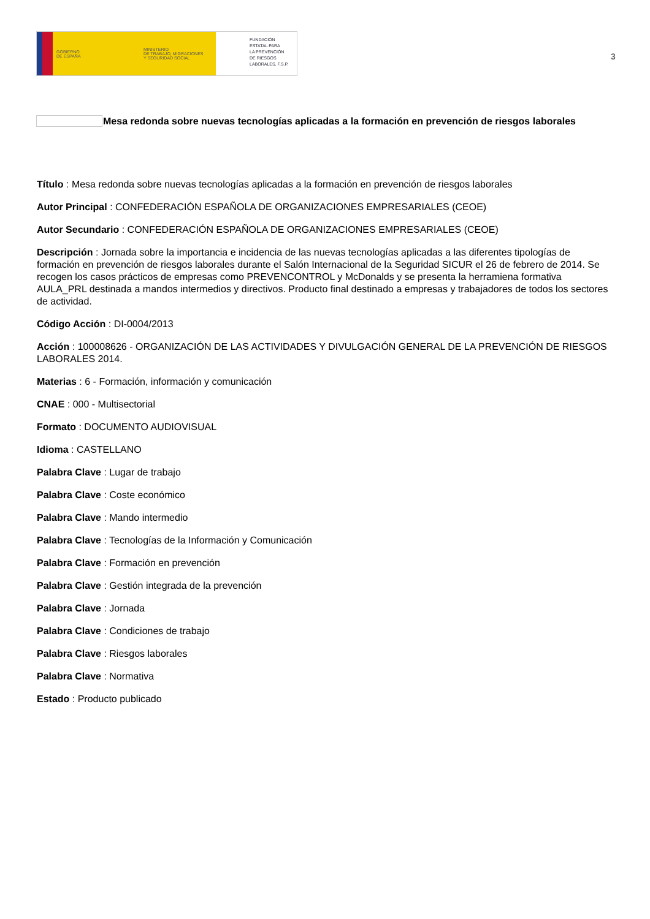GOBIERNO
DE ESPAÑA
MINISTERIO
DE TRABAJO, MIGRACIONES
Y SEGURIDAD SOCIAL
FUNDACIÓN
ESTATAL PARA
LA PREVENCIÓN
DE RIESGOS
LABORALES, F.S.P.
3
Mesa redonda sobre nuevas tecnologías aplicadas a la formación en prevención de riesgos laborales
Título : Mesa redonda sobre nuevas tecnologías aplicadas a la formación en prevención de riesgos laborales
Autor Principal : CONFEDERACIÓN ESPAÑOLA DE ORGANIZACIONES EMPRESARIALES (CEOE)
Autor Secundario : CONFEDERACIÓN ESPAÑOLA DE ORGANIZACIONES EMPRESARIALES (CEOE)
Descripción : Jornada sobre la importancia e incidencia de las nuevas tecnologías aplicadas a las diferentes tipologías de formación en prevención de riesgos laborales durante el Salón Internacional de la Seguridad SICUR el 26 de febrero de 2014. Se recogen los casos prácticos de empresas como PREVENCONTROL y McDonalds y se presenta la herramiena formativa AULA_PRL destinada a mandos intermedios y directivos. Producto final destinado a empresas y trabajadores de todos los sectores de actividad.
Código Acción : DI-0004/2013
Acción : 100008626 - ORGANIZACIÓN DE LAS ACTIVIDADES Y DIVULGACIÓN GENERAL DE LA PREVENCIÓN DE RIESGOS LABORALES 2014.
Materias : 6 - Formación, información y comunicación
CNAE : 000 - Multisectorial
Formato : DOCUMENTO AUDIOVISUAL
Idioma : CASTELLANO
Palabra Clave : Lugar de trabajo
Palabra Clave : Coste económico
Palabra Clave : Mando intermedio
Palabra Clave : Tecnologías de la Información y Comunicación
Palabra Clave : Formación en prevención
Palabra Clave : Gestión integrada de la prevención
Palabra Clave : Jornada
Palabra Clave : Condiciones de trabajo
Palabra Clave : Riesgos laborales
Palabra Clave : Normativa
Estado : Producto publicado